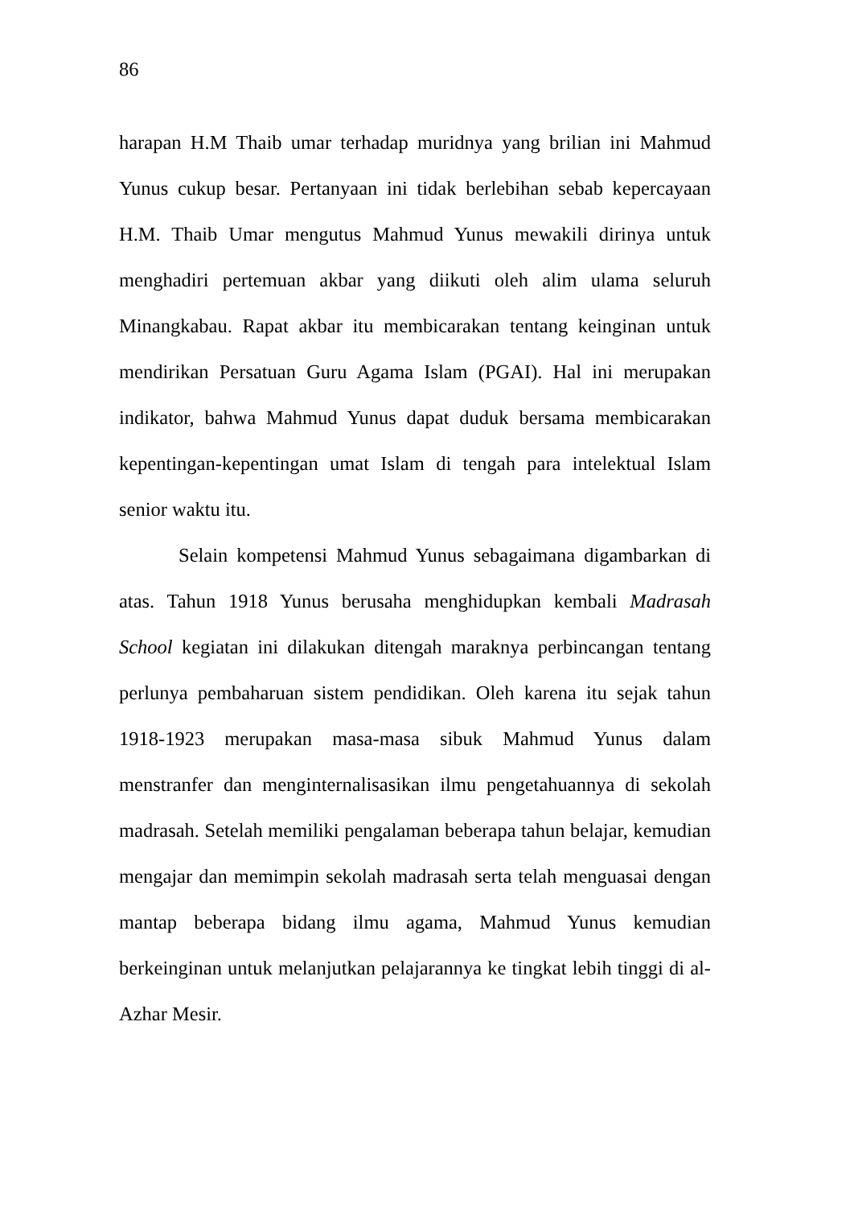86
harapan H.M Thaib umar terhadap muridnya yang brilian ini Mahmud Yunus cukup besar. Pertanyaan ini tidak berlebihan sebab kepercayaan H.M. Thaib Umar mengutus Mahmud Yunus mewakili dirinya untuk menghadiri pertemuan akbar yang diikuti oleh alim ulama seluruh Minangkabau. Rapat akbar itu membicarakan tentang keinginan untuk mendirikan Persatuan Guru Agama Islam (PGAI). Hal ini merupakan indikator, bahwa Mahmud Yunus dapat duduk bersama membicarakan kepentingan-kepentingan umat Islam di tengah para intelektual Islam senior waktu itu.
Selain kompetensi Mahmud Yunus sebagaimana digambarkan di atas. Tahun 1918 Yunus berusaha menghidupkan kembali Madrasah School kegiatan ini dilakukan ditengah maraknya perbincangan tentang perlunya pembaharuan sistem pendidikan. Oleh karena itu sejak tahun 1918-1923 merupakan masa-masa sibuk Mahmud Yunus dalam menstranfer dan menginternalisasikan ilmu pengetahuannya di sekolah madrasah. Setelah memiliki pengalaman beberapa tahun belajar, kemudian mengajar dan memimpin sekolah madrasah serta telah menguasai dengan mantap beberapa bidang ilmu agama, Mahmud Yunus kemudian berkeinginan untuk melanjutkan pelajarannya ke tingkat lebih tinggi di al-Azhar Mesir.